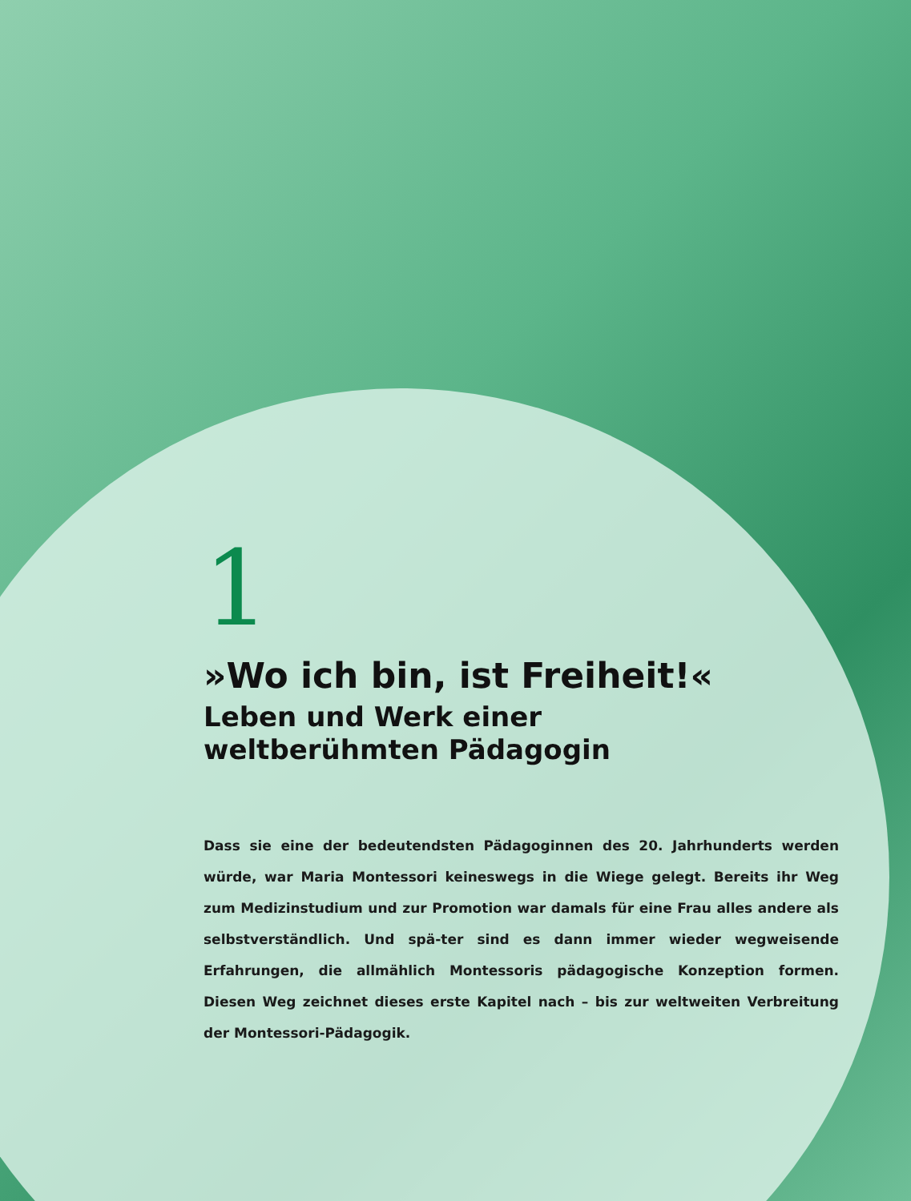1
»Wo ich bin, ist Freiheit!«
Leben und Werk einer
weltberühmten Pädagogin
Dass sie eine der bedeutendsten Pädagoginnen des 20. Jahrhunderts werden würde, war Maria Montessori keineswegs in die Wiege gelegt. Bereits ihr Weg zum Medizinstudium und zur Promotion war damals für eine Frau alles andere als selbstverständlich. Und spä-ter sind es dann immer wieder wegweisende Erfahrungen, die allmählich Montessoris pädagogische Konzeption formen. Diesen Weg zeichnet dieses erste Kapitel nach – bis zur weltweiten Verbreitung der Montessori-Pädagogik.